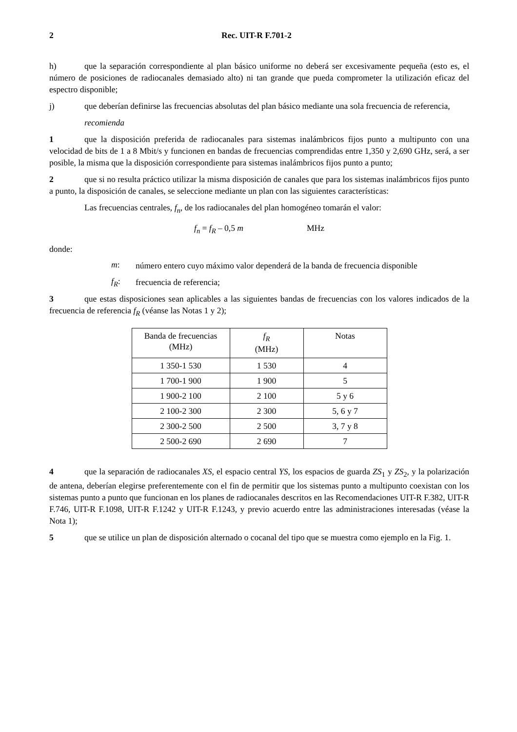2 Rec. UIT-R F.701-2
h) que la separación correspondiente al plan básico uniforme no deberá ser excesivamente pequeña (esto es, el número de posiciones de radiocanales demasiado alto) ni tan grande que pueda comprometer la utilización eficaz del espectro disponible;
j) que deberían definirse las frecuencias absolutas del plan básico mediante una sola frecuencia de referencia,
recomienda
1 que la disposición preferida de radiocanales para sistemas inalámbricos fijos punto a multipunto con una velocidad de bits de 1 a 8 Mbit/s y funcionen en bandas de frecuencias comprendidas entre 1,350 y 2,690 GHz, será, a ser posible, la misma que la disposición correspondiente para sistemas inalámbricos fijos punto a punto;
2 que si no resulta práctico utilizar la misma disposición de canales que para los sistemas inalámbricos fijos punto a punto, la disposición de canales, se seleccione mediante un plan con las siguientes características:
Las frecuencias centrales, f<sub>n</sub>, de los radiocanales del plan homogéneo tomarán el valor:
f<sub>n</sub> = f<sub>R</sub> – 0,5 m MHz
donde:
m:
número entero cuyo máximo valor dependerá de la banda de frecuencia disponible
f<sub>R</sub>:
frecuencia de referencia;
3 que estas disposiciones sean aplicables a las siguientes bandas de frecuencias con los valores indicados de la frecuencia de referencia f<sub>R</sub> (véanse las Notas 1 y 2);
| Banda de frecuencias (MHz) | f<sub>R</sub> (MHz) | Notas |
| --- | --- | --- |
| 1 350-1 530 | 1 530 | 4 |
| 1 700-1 900 | 1 900 | 5 |
| 1 900-2 100 | 2 100 | 5 y 6 |
| 2 100-2 300 | 2 300 | 5, 6 y 7 |
| 2 300-2 500 | 2 500 | 3, 7 y 8 |
| 2 500-2 690 | 2 690 | 7 |
4 que la separación de radiocanales XS, el espacio central YS, los espacios de guarda ZS<sub>1</sub> y ZS<sub>2</sub>, y la polarización de antena, deberían elegirse preferentemente con el fin de permitir que los sistemas punto a multipunto coexistan con los sistemas punto a punto que funcionan en los planes de radiocanales descritos en las Recomendaciones UIT-R F.382, UIT-R F.746, UIT-R F.1098, UIT-R F.1242 y UIT-R F.1243, y previo acuerdo entre las administraciones interesadas (véase la Nota 1);
5 que se utilice un plan de disposición alternado o cocanal del tipo que se muestra como ejemplo en la Fig. 1.